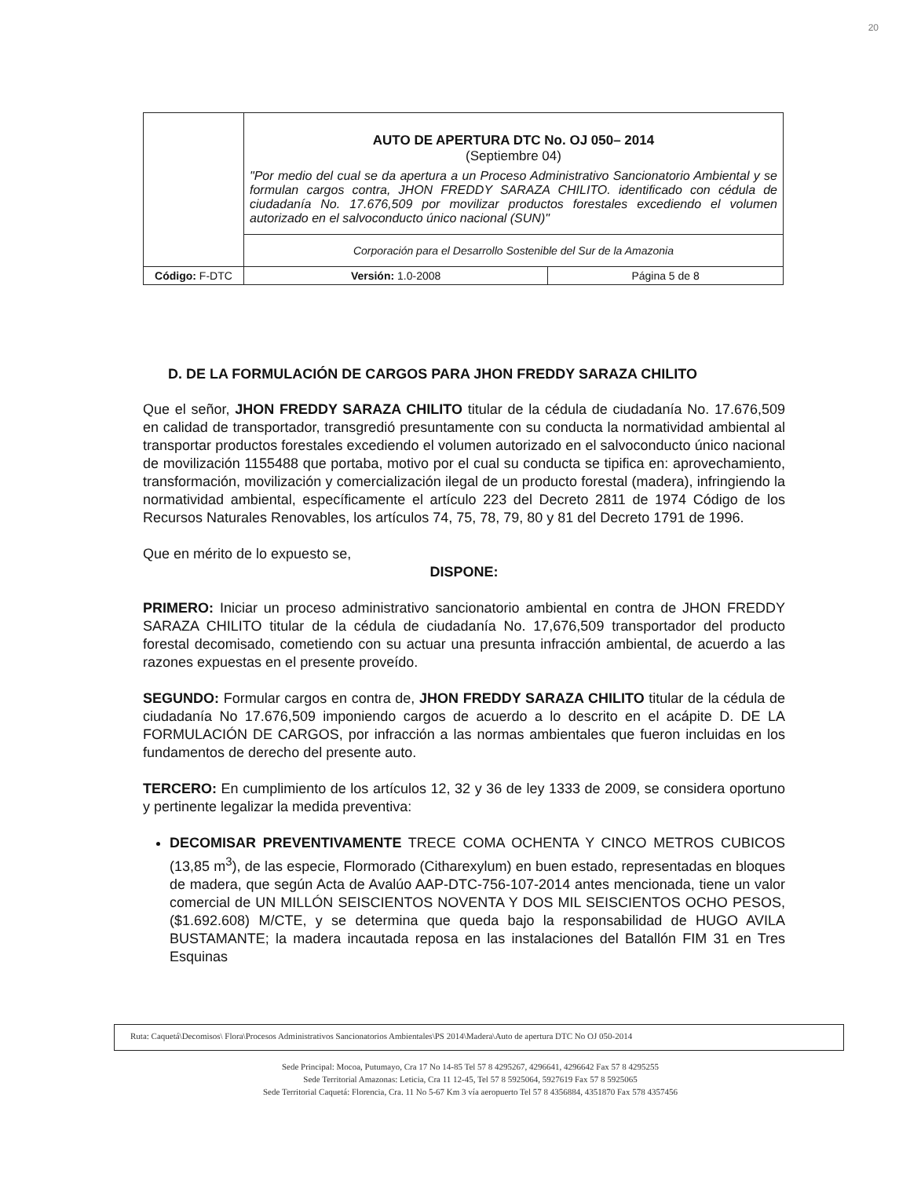20
| | AUTO DE APERTURA DTC No. OJ 050– 2014 (Septiembre 04) "Por medio del cual se da apertura a un Proceso Administrativo Sancionatorio Ambiental y se formulan cargos contra, JHON FREDDY SARAZA CHILITO. identificado con cédula de ciudadanía No. 17.676,509 por movilizar productos forestales excediendo el volumen autorizado en el salvoconducto único nacional (SUN)" | | |
| | Corporación para el Desarrollo Sostenible del Sur de la Amazonia | | |
| Código: F-DTC | | Versión: 1.0-2008 | Página 5 de 8 |
D. DE LA FORMULACIÓN DE CARGOS PARA JHON FREDDY SARAZA CHILITO
Que el señor, JHON FREDDY SARAZA CHILITO titular de la cédula de ciudadanía No. 17.676,509 en calidad de transportador, transgredió presuntamente con su conducta la normatividad ambiental al transportar productos forestales excediendo el volumen autorizado en el salvoconducto único nacional de movilización 1155488 que portaba, motivo por el cual su conducta se tipifica en: aprovechamiento, transformación, movilización y comercialización ilegal de un producto forestal (madera), infringiendo la normatividad ambiental, específicamente el artículo 223 del Decreto 2811 de 1974 Código de los Recursos Naturales Renovables, los artículos 74, 75, 78, 79, 80 y 81 del Decreto 1791 de 1996.
Que en mérito de lo expuesto se,
DISPONE:
PRIMERO: Iniciar un proceso administrativo sancionatorio ambiental en contra de JHON FREDDY SARAZA CHILITO titular de la cédula de ciudadanía No. 17,676,509 transportador del producto forestal decomisado, cometiendo con su actuar una presunta infracción ambiental, de acuerdo a las razones expuestas en el presente proveído.
SEGUNDO: Formular cargos en contra de, JHON FREDDY SARAZA CHILITO titular de la cédula de ciudadanía No 17.676,509 imponiendo cargos de acuerdo a lo descrito en el acápite D. DE LA FORMULACIÓN DE CARGOS, por infracción a las normas ambientales que fueron incluidas en los fundamentos de derecho del presente auto.
TERCERO: En cumplimiento de los artículos 12, 32 y 36 de ley 1333 de 2009, se considera oportuno y pertinente legalizar la medida preventiva:
DECOMISAR PREVENTIVAMENTE TRECE COMA OCHENTA Y CINCO METROS CUBICOS (13,85 m<sup>3</sup>), de las especie, Flormorado (Citharexylum) en buen estado, representadas en bloques de madera, que según Acta de Avalúo AAP-DTC-756-107-2014 antes mencionada, tiene un valor comercial de UN MILLÓN SEISCIENTOS NOVENTA Y DOS MIL SEISCIENTOS OCHO PESOS, ($1.692.608) M/CTE, y se determina que queda bajo la responsabilidad de HUGO AVILA BUSTAMANTE; la madera incautada reposa en las instalaciones del Batallón FIM 31 en Tres Esquinas
Ruta: Caquetá\Decomisos\ Flora\Procesos Administrativos Sancionatorios Ambientales\PS 2014\Madera\Auto de apertura DTC No OJ 050-2014
Sede Principal: Mocoa, Putumayo, Cra 17 No 14-85 Tel 57 8 4295267, 4296641, 4296642 Fax 57 8 4295255
Sede Territorial Amazonas: Leticia, Cra 11 12-45, Tel 57 8 5925064, 5927619 Fax 57 8 5925065
Sede Territorial Caquetá: Florencia, Cra. 11 No 5-67 Km 3 vía aeropuerto Tel 57 8 4356884, 4351870 Fax 578 4357456